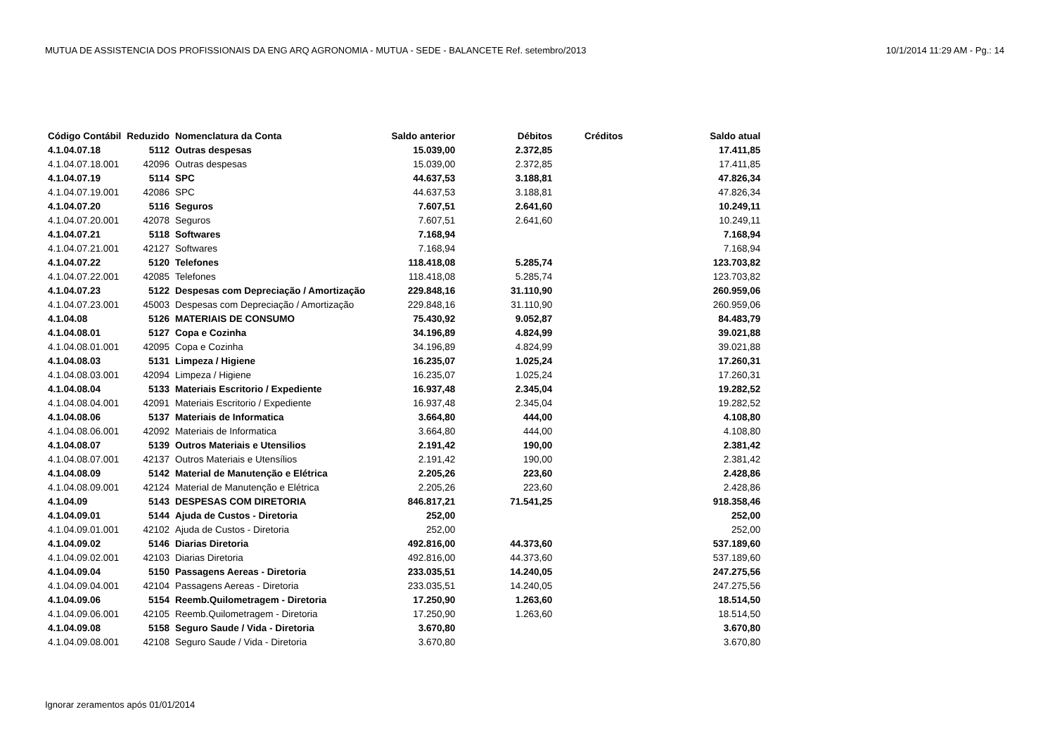MUTUA DE ASSISTENCIA DOS PROFISSIONAIS DA ENG ARQ AGRONOMIA - MUTUA - SEDE - BALANCETE Ref. setembro/2013 10/1/2014 11:29 AM - Pg.: 14
| Código Contábil | Reduzido | Nomenclatura da Conta | Saldo anterior | Débitos | Créditos | Saldo atual |
| --- | --- | --- | --- | --- | --- | --- |
| 4.1.04.07.18 | 5112 | Outras despesas | 15.039,00 | 2.372,85 | | 17.411,85 |
| 4.1.04.07.18.001 | 42096 | Outras despesas | 15.039,00 | 2.372,85 | | 17.411,85 |
| 4.1.04.07.19 | 5114 | SPC | 44.637,53 | 3.188,81 | | 47.826,34 |
| 4.1.04.07.19.001 | 42086 | SPC | 44.637,53 | 3.188,81 | | 47.826,34 |
| 4.1.04.07.20 | 5116 | Seguros | 7.607,51 | 2.641,60 | | 10.249,11 |
| 4.1.04.07.20.001 | 42078 | Seguros | 7.607,51 | 2.641,60 | | 10.249,11 |
| 4.1.04.07.21 | 5118 | Softwares | 7.168,94 | | | 7.168,94 |
| 4.1.04.07.21.001 | 42127 | Softwares | 7.168,94 | | | 7.168,94 |
| 4.1.04.07.22 | 5120 | Telefones | 118.418,08 | 5.285,74 | | 123.703,82 |
| 4.1.04.07.22.001 | 42085 | Telefones | 118.418,08 | 5.285,74 | | 123.703,82 |
| 4.1.04.07.23 | 5122 | Despesas com Depreciação / Amortização | 229.848,16 | 31.110,90 | | 260.959,06 |
| 4.1.04.07.23.001 | 45003 | Despesas com Depreciação / Amortização | 229.848,16 | 31.110,90 | | 260.959,06 |
| 4.1.04.08 | 5126 | MATERIAIS DE CONSUMO | 75.430,92 | 9.052,87 | | 84.483,79 |
| 4.1.04.08.01 | 5127 | Copa e Cozinha | 34.196,89 | 4.824,99 | | 39.021,88 |
| 4.1.04.08.01.001 | 42095 | Copa e Cozinha | 34.196,89 | 4.824,99 | | 39.021,88 |
| 4.1.04.08.03 | 5131 | Limpeza / Higiene | 16.235,07 | 1.025,24 | | 17.260,31 |
| 4.1.04.08.03.001 | 42094 | Limpeza / Higiene | 16.235,07 | 1.025,24 | | 17.260,31 |
| 4.1.04.08.04 | 5133 | Materiais Escritorio / Expediente | 16.937,48 | 2.345,04 | | 19.282,52 |
| 4.1.04.08.04.001 | 42091 | Materiais Escritorio / Expediente | 16.937,48 | 2.345,04 | | 19.282,52 |
| 4.1.04.08.06 | 5137 | Materiais de Informatica | 3.664,80 | 444,00 | | 4.108,80 |
| 4.1.04.08.06.001 | 42092 | Materiais de Informatica | 3.664,80 | 444,00 | | 4.108,80 |
| 4.1.04.08.07 | 5139 | Outros Materiais e Utensilios | 2.191,42 | 190,00 | | 2.381,42 |
| 4.1.04.08.07.001 | 42137 | Outros Materiais e Utensílios | 2.191,42 | 190,00 | | 2.381,42 |
| 4.1.04.08.09 | 5142 | Material de Manutenção e Elétrica | 2.205,26 | 223,60 | | 2.428,86 |
| 4.1.04.08.09.001 | 42124 | Material de Manutenção e Elétrica | 2.205,26 | 223,60 | | 2.428,86 |
| 4.1.04.09 | 5143 | DESPESAS COM DIRETORIA | 846.817,21 | 71.541,25 | | 918.358,46 |
| 4.1.04.09.01 | 5144 | Ajuda de Custos - Diretoria | 252,00 | | | 252,00 |
| 4.1.04.09.01.001 | 42102 | Ajuda de Custos - Diretoria | 252,00 | | | 252,00 |
| 4.1.04.09.02 | 5146 | Diarias Diretoria | 492.816,00 | 44.373,60 | | 537.189,60 |
| 4.1.04.09.02.001 | 42103 | Diarias Diretoria | 492.816,00 | 44.373,60 | | 537.189,60 |
| 4.1.04.09.04 | 5150 | Passagens Aereas - Diretoria | 233.035,51 | 14.240,05 | | 247.275,56 |
| 4.1.04.09.04.001 | 42104 | Passagens Aereas - Diretoria | 233.035,51 | 14.240,05 | | 247.275,56 |
| 4.1.04.09.06 | 5154 | Reemb.Quilometragem - Diretoria | 17.250,90 | 1.263,60 | | 18.514,50 |
| 4.1.04.09.06.001 | 42105 | Reemb.Quilometragem - Diretoria | 17.250,90 | 1.263,60 | | 18.514,50 |
| 4.1.04.09.08 | 5158 | Seguro Saude / Vida - Diretoria | 3.670,80 | | | 3.670,80 |
| 4.1.04.09.08.001 | 42108 | Seguro Saude / Vida - Diretoria | 3.670,80 | | | 3.670,80 |
Ignorar zeramentos após 01/01/2014